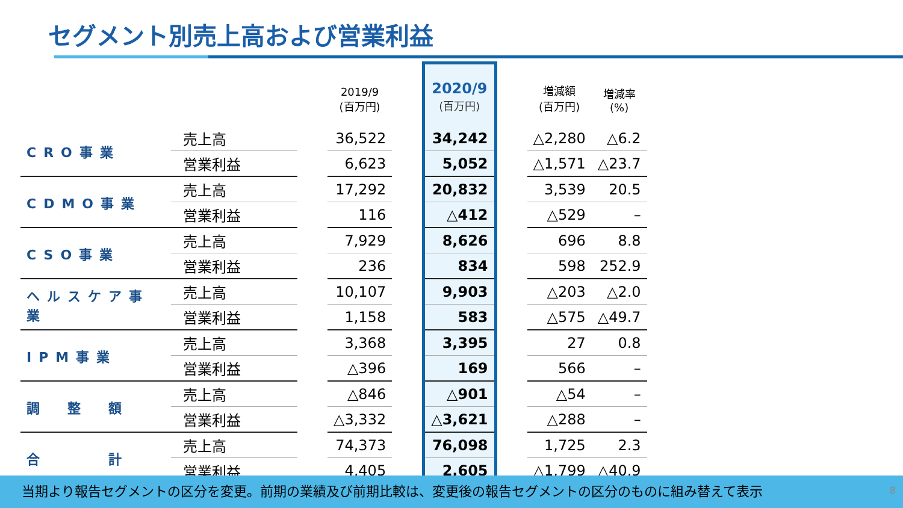セグメント別売上高および営業利益
| | | | 2019/9 (百万円) | | 2020/9 (百万円) | | 増減額 (百万円) | 増減率 (%) |
| --- | --- | --- | --- | --- | --- | --- | --- | --- |
| CRO事業 | 売上高 | | 36,522 | | 34,242 | | △2,280 | △6.2 |
| | 営業利益 | | 6,623 | | 5,052 | | △1,571 | △23.7 |
| CDMO事業 | 売上高 | | 17,292 | | 20,832 | | 3,539 | 20.5 |
| | 営業利益 | | 116 | | △412 | | △529 | – |
| CSO事業 | 売上高 | | 7,929 | | 8,626 | | 696 | 8.8 |
| | 営業利益 | | 236 | | 834 | | 598 | 252.9 |
| ヘルスケア事業 | 売上高 | | 10,107 | | 9,903 | | △203 | △2.0 |
| | 営業利益 | | 1,158 | | 583 | | △575 | △49.7 |
| IPM事業 | 売上高 | | 3,368 | | 3,395 | | 27 | 0.8 |
| | 営業利益 | | △396 | | 169 | | 566 | – |
| 調 整 額 | 売上高 | | △846 | | △901 | | △54 | – |
| | 営業利益 | | △3,332 | | △3,621 | | △288 | – |
| 合 計 | 売上高 | | 74,373 | | 76,098 | | 1,725 | 2.3 |
| | 営業利益 | | 4,405 | | 2,605 | | △1,799 | △40.9 |
当期より報告セグメントの区分を変更。前期の業績及び前期比較は、変更後の報告セグメントの区分のものに組み替えて表示
8